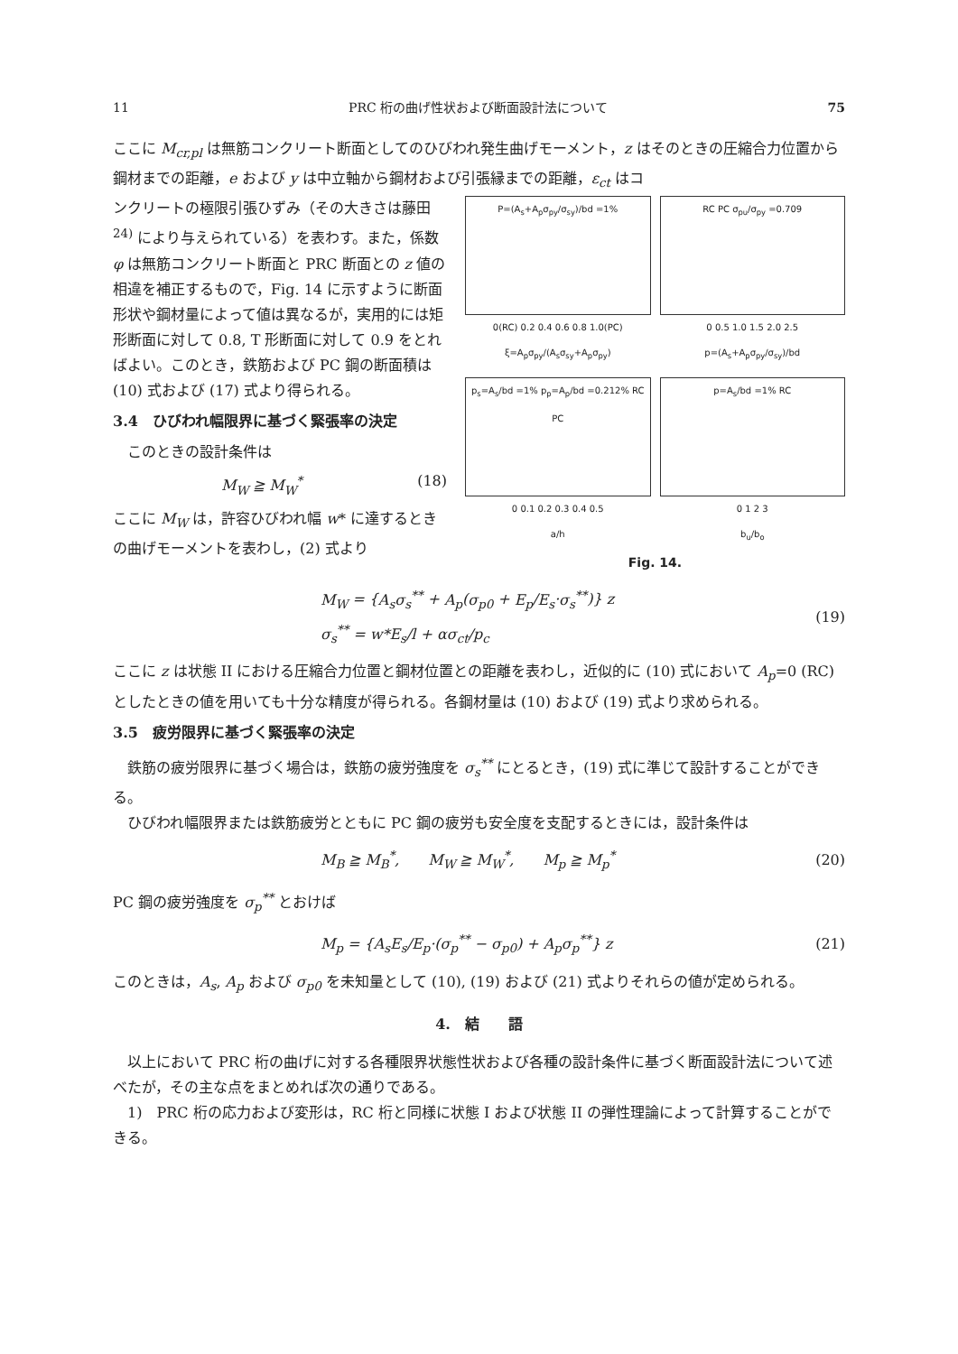11 PRC 桁の曲げ性状および断面設計法について 75
ここに M<sub>cr,pl</sub> は無筋コンクリート断面としてのひびわれ発生曲げモーメント，z はそのときの圧縮合力位置から鋼材までの距離，e および y は中立軸から鋼材および引張縁までの距離，ε<sub>ct</sub> はコ
ンクリートの極限引張ひずみ（その大きさは藤田<sup>24)</sup> により与えられている）を表わす。また，係数 φ は無筋コンクリート断面と PRC 断面との z 値の相違を補正するもので，Fig. 14 に示すように断面形状や鋼材量によって値は異なるが，実用的には矩形断面に対して 0.8, T 形断面に対して 0.9 をとればよい。このとき，鉄筋および PC 鋼の断面積は (10) 式および (17) 式より得られる。
3.4　ひびわれ幅限界に基づく緊張率の決定
このときの設計条件は
M<sub>W</sub> ≧ M<sub>W</sub><sup>*</sup> (18)
ここに M<sub>W</sub> は，許容ひびわれ幅 w* に達するときの曲げモーメントを表わし，(2) 式より
P=(A<sub>s</sub>+A<sub>p</sub>σ<sub>py</sub>/σ<sub>sy</sub>)/bd =1%
0(RC) 0.2 0.4 0.6 0.8 1.0(PC)
ξ=A<sub>p</sub>σ<sub>py</sub>/(A<sub>s</sub>σ<sub>sy</sub>+A<sub>p</sub>σ<sub>py</sub>)
RC PC σ<sub>pu</sub>/σ<sub>py</sub> =0.709
0 0.5 1.0 1.5 2.0 2.5
p=(A<sub>s</sub>+A<sub>p</sub>σ<sub>py</sub>/σ<sub>sy</sub>)/bd
p<sub>s</sub>=A<sub>s</sub>/bd =1% p<sub>p</sub>=A<sub>p</sub>/bd =0.212% RC PC
0 0.1 0.2 0.3 0.4 0.5
a/h
p=A<sub>s</sub>/bd =1% RC
0 1 2 3
b<sub>u</sub>/b<sub>o</sub>
Fig. 14.
M<sub>W</sub> = {A<sub>s</sub>σ<sub>s</sub><sup>**</sup> + A<sub>p</sub>(σ<sub>p0</sub> + E<sub>p</sub>/E<sub>s</sub>·σ<sub>s</sub><sup>**</sup>)} z
σ<sub>s</sub><sup>**</sup> = w*E<sub>s</sub>/l + ασ<sub>ct</sub>/p<sub>c</sub>
(19)
ここに z は状態 II における圧縮合力位置と鋼材位置との距離を表わし，近似的に (10) 式において A<sub>p</sub>=0 (RC) としたときの値を用いても十分な精度が得られる。各鋼材量は (10) および (19) 式より求められる。
3.5　疲労限界に基づく緊張率の決定
鉄筋の疲労限界に基づく場合は，鉄筋の疲労強度を σ<sub>s</sub><sup>**</sup> にとるとき，(19) 式に準じて設計することができる。
ひびわれ幅限界または鉄筋疲労とともに PC 鋼の疲労も安全度を支配するときには，設計条件は
M<sub>B</sub> ≧ M<sub>B</sub><sup>*</sup>,　　M<sub>W</sub> ≧ M<sub>W</sub><sup>*</sup>,　　M<sub>p</sub> ≧ M<sub>p</sub><sup>*</sup>
(20)
PC 鋼の疲労強度を σ<sub>p</sub><sup>**</sup> とおけば
M<sub>p</sub> = {A<sub>s</sub>E<sub>s</sub>/E<sub>p</sub>·(σ<sub>p</sub><sup>**</sup> − σ<sub>p0</sub>) + A<sub>p</sub>σ<sub>p</sub><sup>**</sup>} z
(21)
このときは，A<sub>s</sub>, A<sub>p</sub> および σ<sub>p0</sub> を未知量として (10), (19) および (21) 式よりそれらの値が定められる。
4.　結　　語
以上において PRC 桁の曲げに対する各種限界状態性状および各種の設計条件に基づく断面設計法について述べたが，その主な点をまとめれば次の通りである。
1)　PRC 桁の応力および変形は，RC 桁と同様に状態 I および状態 II の弾性理論によって計算することができる。